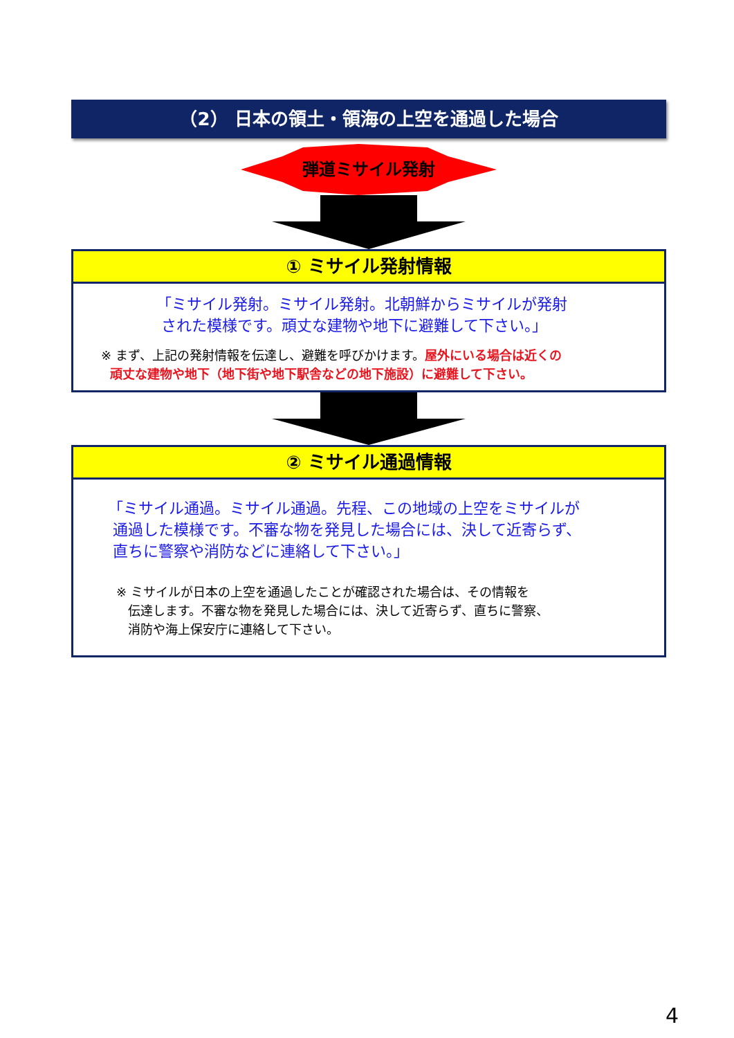（2） 日本の領土・領海の上空を通過した場合
弾道ミサイル発射
① ミサイル発射情報
「ミサイル発射。ミサイル発射。北朝鮮からミサイルが発射
された模様です。頑丈な建物や地下に避難して下さい。」
※ まず、上記の発射情報を伝達し、避難を呼びかけます。屋外にいる場合は近くの
頑丈な建物や地下（地下街や地下駅舎などの地下施設）に避難して下さい。
② ミサイル通過情報
「ミサイル通過。ミサイル通過。先程、この地域の上空をミサイルが
通過した模様です。不審な物を発見した場合には、決して近寄らず、
直ちに警察や消防などに連絡して下さい。」
※ ミサイルが日本の上空を通過したことが確認された場合は、その情報を
伝達します。不審な物を発見した場合には、決して近寄らず、直ちに警察、
消防や海上保安庁に連絡して下さい。
4